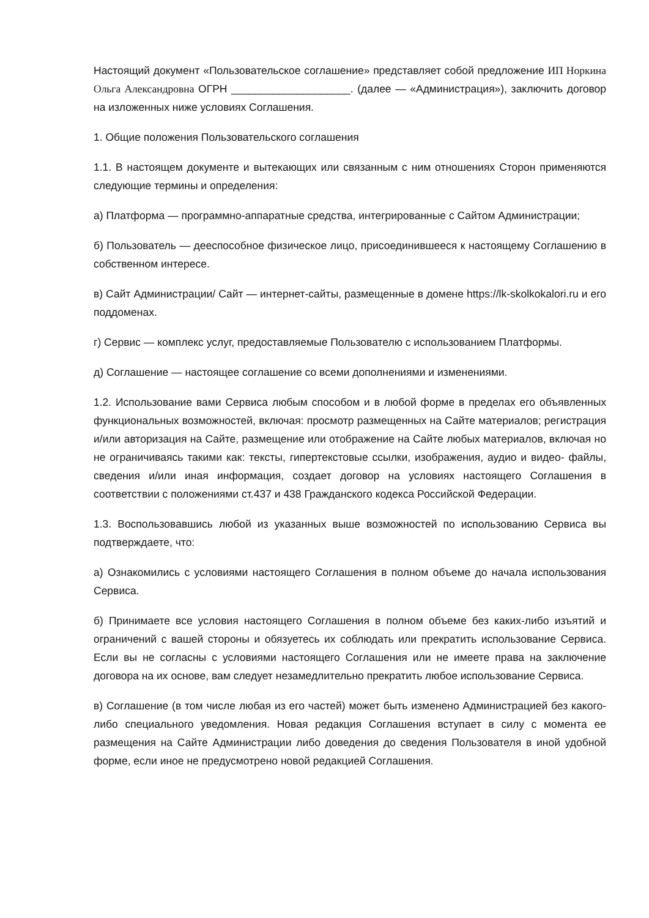Настоящий документ «Пользовательское соглашение» представляет собой предложение ИП Норкина Ольга Александровна ОГРН ____________________. (далее — «Администрация»), заключить договор на изложенных ниже условиях Соглашения.
1. Общие положения Пользовательского соглашения
1.1. В настоящем документе и вытекающих или связанным с ним отношениях Сторон применяются следующие термины и определения:
а) Платформа — программно-аппаратные средства, интегрированные с Сайтом Администрации;
б) Пользователь — дееспособное физическое лицо, присоединившееся к настоящему Соглашению в собственном интересе.
в) Сайт Администрации/ Сайт — интернет-сайты, размещенные в домене https://lk-skolkokalori.ru и его поддоменах.
г) Сервис — комплекс услуг, предоставляемые Пользователю с использованием Платформы.
д) Соглашение — настоящее соглашение со всеми дополнениями и изменениями.
1.2. Использование вами Сервиса любым способом и в любой форме в пределах его объявленных функциональных возможностей, включая: просмотр размещенных на Сайте материалов; регистрация и/или авторизация на Сайте, размещение или отображение на Сайте любых материалов, включая но не ограничиваясь такими как: тексты, гипертекстовые ссылки, изображения, аудио и видео- файлы, сведения и/или иная информация, создает договор на условиях настоящего Соглашения в соответствии с положениями ст.437 и 438 Гражданского кодекса Российской Федерации.
1.3. Воспользовавшись любой из указанных выше возможностей по использованию Сервиса вы подтверждаете, что:
а) Ознакомились с условиями настоящего Соглашения в полном объеме до начала использования Сервиса.
б) Принимаете все условия настоящего Соглашения в полном объеме без каких-либо изъятий и ограничений с вашей стороны и обязуетесь их соблюдать или прекратить использование Сервиса. Если вы не согласны с условиями настоящего Соглашения или не имеете права на заключение договора на их основе, вам следует незамедлительно прекратить любое использование Сервиса.
в) Соглашение (в том числе любая из его частей) может быть изменено Администрацией без какого-либо специального уведомления. Новая редакция Соглашения вступает в силу с момента ее размещения на Сайте Администрации либо доведения до сведения Пользователя в иной удобной форме, если иное не предусмотрено новой редакцией Соглашения.